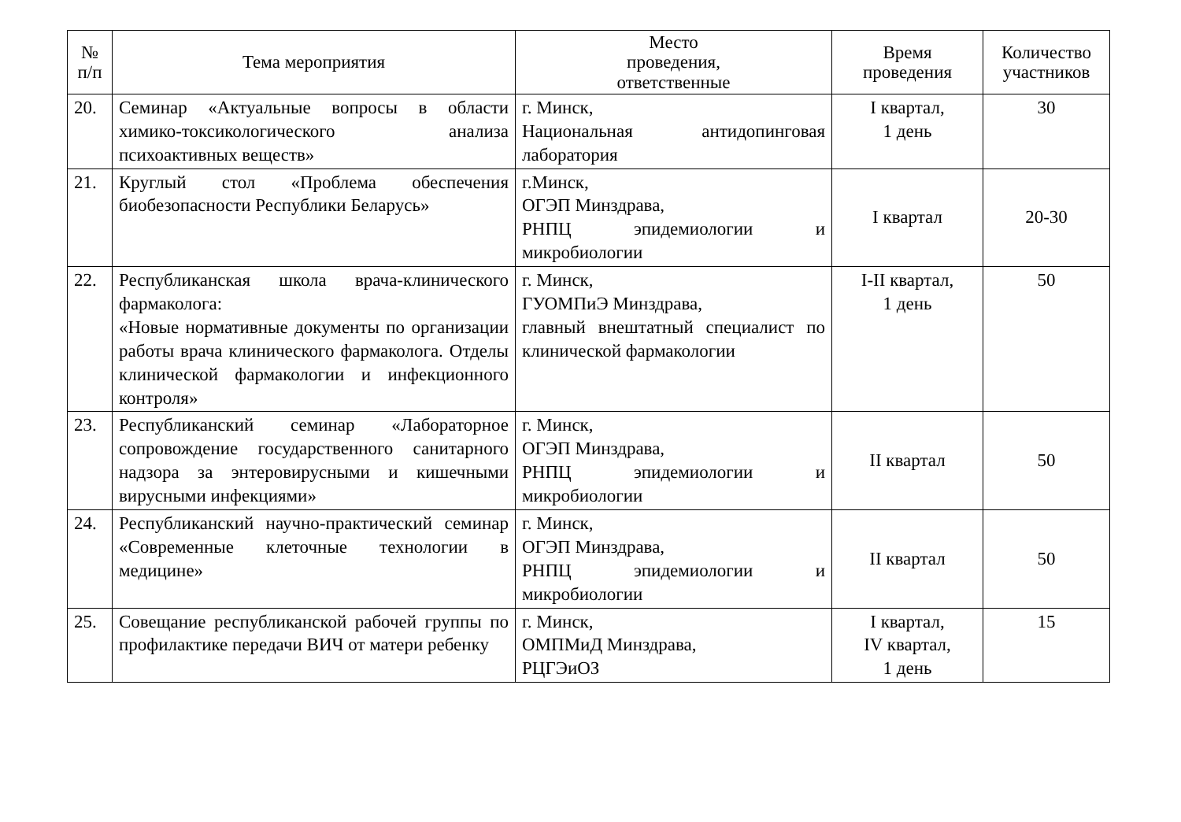| № п/п | Тема мероприятия | Место проведения, ответственные | Время проведения | Количество участников |
| --- | --- | --- | --- | --- |
| 20. | Семинар «Актуальные вопросы в области химико-токсикологического анализа психоактивных веществ» | г. Минск, Национальная антидопинговая лаборатория | I квартал, 1 день | 30 |
| 21. | Круглый стол «Проблема обеспечения биобезопасности Республики Беларусь» | г.Минск, ОГЭП Минздрава, РНПЦ эпидемиологии и микробиологии | I квартал | 20-30 |
| 22. | Республиканская школа врача-клинического фармаколога: «Новые нормативные документы по организации работы врача клинического фармаколога. Отделы клинической фармакологии и инфекционного контроля» | г. Минск, ГУОМПиЭ Минздрава, главный внештатный специалист по клинической фармакологии | I-II квартал, 1 день | 50 |
| 23. | Республиканский семинар «Лабораторное сопровождение государственного санитарного надзора за энтеровирусными и кишечными вирусными инфекциями» | г. Минск, ОГЭП Минздрава, РНПЦ эпидемиологии и микробиологии | II квартал | 50 |
| 24. | Республиканский научно-практический семинар «Современные клеточные технологии в медицине» | г. Минск, ОГЭП Минздрава, РНПЦ эпидемиологии и микробиологии | II квартал | 50 |
| 25. | Совещание республиканской рабочей группы по профилактике передачи ВИЧ от матери ребенку | г. Минск, ОМПМиД Минздрава, РЦГЭиОЗ | I квартал, IV квартал, 1 день | 15 |